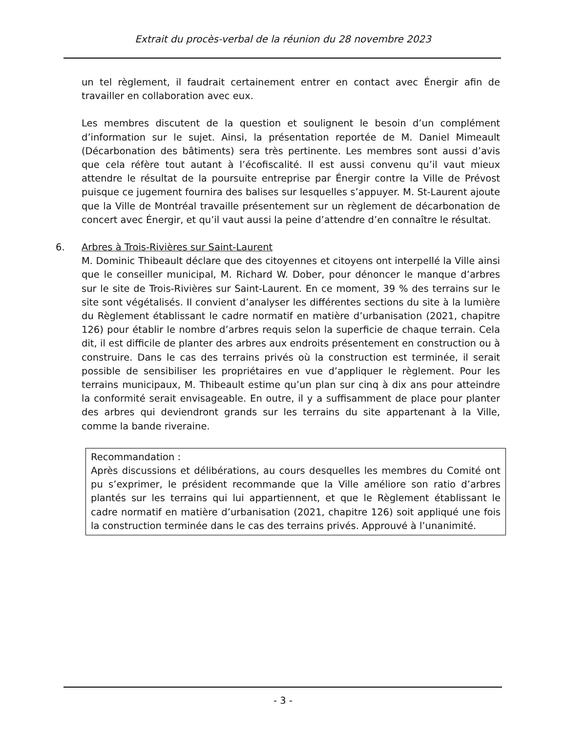Extrait du procès-verbal de la réunion du 28 novembre 2023
un tel règlement, il faudrait certainement entrer en contact avec Énergir afin de travailler en collaboration avec eux.
Les membres discutent de la question et soulignent le besoin d’un complément d’information sur le sujet. Ainsi, la présentation reportée de M. Daniel Mimeault (Décarbonation des bâtiments) sera très pertinente. Les membres sont aussi d’avis que cela réfère tout autant à l’écofiscalité. Il est aussi convenu qu’il vaut mieux attendre le résultat de la poursuite entreprise par Énergir contre la Ville de Prévost puisque ce jugement fournira des balises sur lesquelles s’appuyer. M. St-Laurent ajoute que la Ville de Montréal travaille présentement sur un règlement de décarbonation de concert avec Énergir, et qu’il vaut aussi la peine d’attendre d’en connaître le résultat.
6. Arbres à Trois-Rivières sur Saint-Laurent
M. Dominic Thibeault déclare que des citoyennes et citoyens ont interpellé la Ville ainsi que le conseiller municipal, M. Richard W. Dober, pour dénoncer le manque d’arbres sur le site de Trois-Rivières sur Saint-Laurent. En ce moment, 39 % des terrains sur le site sont végétalisés. Il convient d’analyser les différentes sections du site à la lumière du Règlement établissant le cadre normatif en matière d’urbanisation (2021, chapitre 126) pour établir le nombre d’arbres requis selon la superficie de chaque terrain. Cela dit, il est difficile de planter des arbres aux endroits présentement en construction ou à construire. Dans le cas des terrains privés où la construction est terminée, il serait possible de sensibiliser les propriétaires en vue d’appliquer le règlement. Pour les terrains municipaux, M. Thibeault estime qu’un plan sur cinq à dix ans pour atteindre la conformité serait envisageable. En outre, il y a suffisamment de place pour planter des arbres qui deviendront grands sur les terrains du site appartenant à la Ville, comme la bande riveraine.
Recommandation :
Après discussions et délibérations, au cours desquelles les membres du Comité ont pu s’exprimer, le président recommande que la Ville améliore son ratio d’arbres plantés sur les terrains qui lui appartiennent, et que le Règlement établissant le cadre normatif en matière d’urbanisation (2021, chapitre 126) soit appliqué une fois la construction terminée dans le cas des terrains privés. Approuvé à l’unanimité.
- 3 -